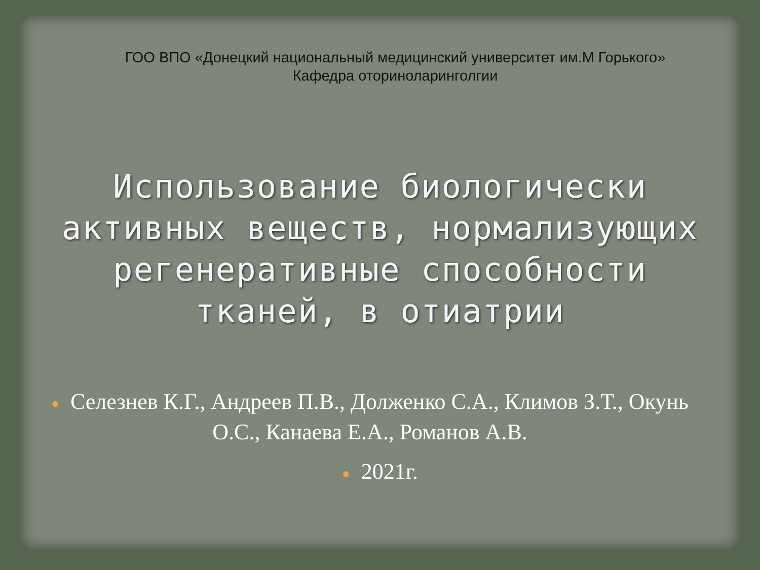ГОО ВПО «Донецкий национальный медицинский университет им.М Горького»
Кафедра оториноларинголгии
Использование биологически активных веществ, нормализующих регенеративные способности тканей, в отиатрии
● Селезнев К.Г., Андреев П.В., Долженко С.А., Климов З.Т., Окунь О.С., Канаева Е.А., Романов А.В.
● 2021г.